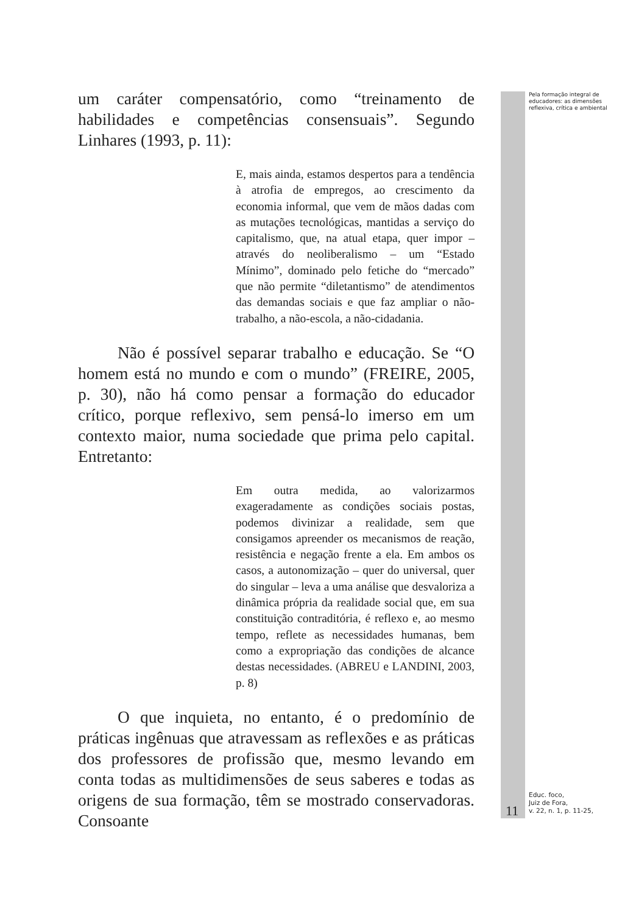um caráter compensatório, como “treinamento de habilidades e competências consensuais”. Segundo Linhares (1993, p. 11):
E, mais ainda, estamos despertos para a tendência à atrofia de empregos, ao crescimento da economia informal, que vem de mãos dadas com as mutações tecnológicas, mantidas a serviço do capitalismo, que, na atual etapa, quer impor – através do neoliberalismo – um “Estado Mínimo”, dominado pelo fetiche do “mercado” que não permite “diletantismo” de atendimentos das demandas sociais e que faz ampliar o não-trabalho, a não-escola, a não-cidadania.
Não é possível separar trabalho e educação. Se “O homem está no mundo e com o mundo” (FREIRE, 2005, p. 30), não há como pensar a formação do educador crítico, porque reflexivo, sem pensá-lo imerso em um contexto maior, numa sociedade que prima pelo capital. Entretanto:
Em outra medida, ao valorizarmos exageradamente as condições sociais postas, podemos divinizar a realidade, sem que consigamos apreender os mecanismos de reação, resistência e negação frente a ela. Em ambos os casos, a autonomização – quer do universal, quer do singular – leva a uma análise que desvaloriza a dinâmica própria da realidade social que, em sua constituição contraditória, é reflexo e, ao mesmo tempo, reflete as necessidades humanas, bem como a expropriação das condições de alcance destas necessidades. (ABREU e LANDINI, 2003, p. 8)
O que inquieta, no entanto, é o predomínio de práticas ingênuas que atravessam as reflexões e as práticas dos professores de profissão que, mesmo levando em conta todas as multidimensões de seus saberes e todas as origens de sua formação, têm se mostrado conservadoras. Consoante
Pela formação integral de educadores: as dimensões reflexiva, crítica e ambiental
11
Educ. foco,
Juiz de Fora,
v. 22, n. 1, p. 11-25,